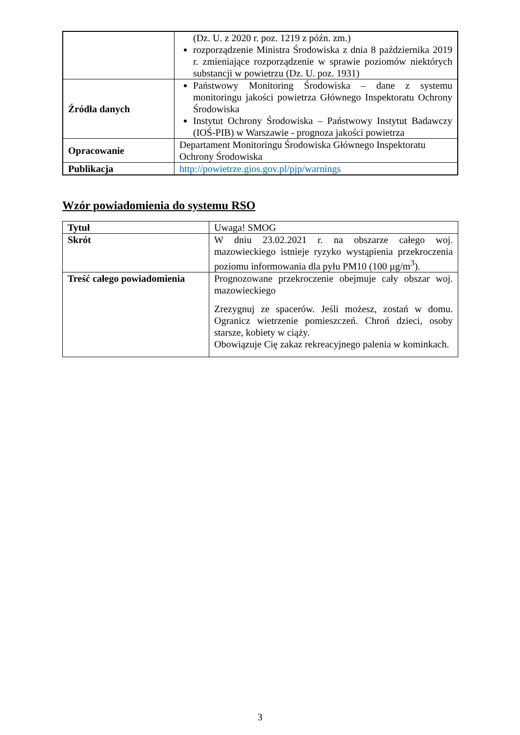| | (Dz. U. z 2020 r. poz. 1219 z późn. zm.) rozporządzenie Ministra Środowiska z dnia 8 października 2019 r. zmieniające rozporządzenie w sprawie poziomów niektórych substancji w powietrzu (Dz. U. poz. 1931) |
| Źródła danych | Państwowy Monitoring Środowiska – dane z systemu monitoringu jakości powietrza Głównego Inspektoratu Ochrony Środowiska Instytut Ochrony Środowiska – Państwowy Instytut Badawczy (IOŚ-PIB) w Warszawie - prognoza jakości powietrza |
| Opracowanie | Departament Monitoringu Środowiska Głównego Inspektoratu Ochrony Środowiska |
| Publikacja | http://powietrze.gios.gov.pl/pjp/warnings |
Wzór powiadomienia do systemu RSO
| Tytuł | Uwaga! SMOG |
| Skrót | W dniu 23.02.2021 r. na obszarze całego woj. mazowieckiego istnieje ryzyko wystąpienia przekroczenia poziomu informowania dla pyłu PM10 (100 µg/m<sup>3</sup>). |
| Treść całego powiadomienia | Prognozowane przekroczenie obejmuje cały obszar woj. mazowieckiego Zrezygnuj ze spacerów. Jeśli możesz, zostań w domu. Ogranicz wietrzenie pomieszczeń. Chroń dzieci, osoby starsze, kobiety w ciąży. Obowiązuje Cię zakaz rekreacyjnego palenia w kominkach. |
3